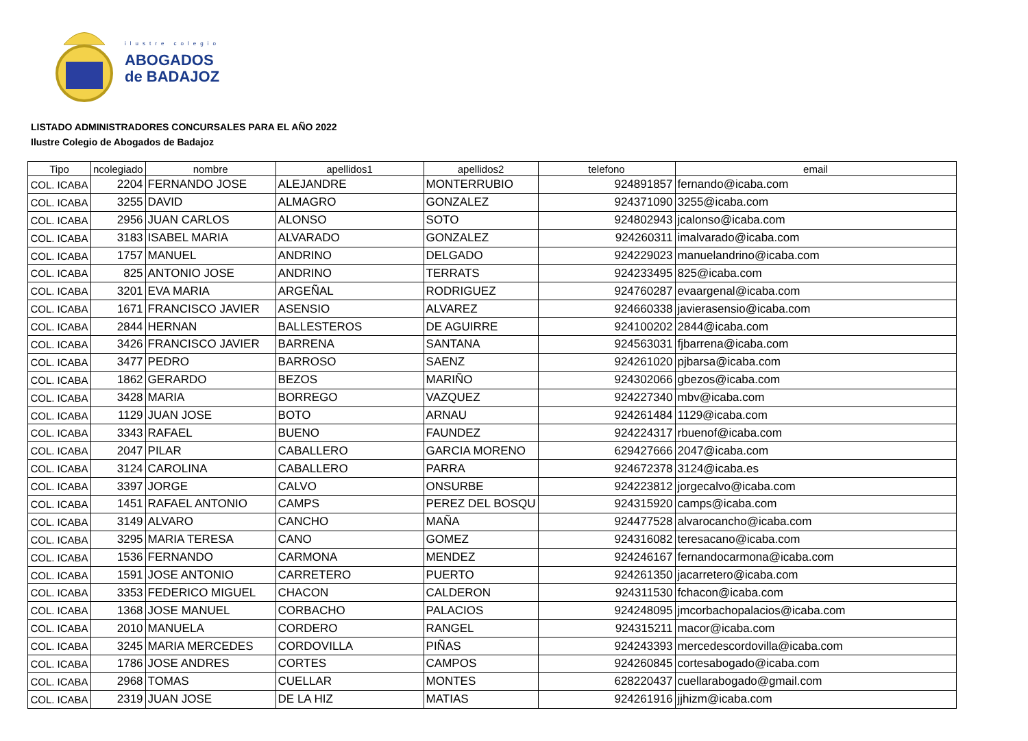ilustre colegio
ABOGADOS
de BADAJOZ
LISTADO ADMINISTRADORES CONCURSALES PARA EL AÑO 2022
Ilustre Colegio de Abogados de Badajoz
| Tipo | ncolegiado | nombre | apellidos1 | apellidos2 | telefono | email |
| --- | --- | --- | --- | --- | --- | --- |
| COL. ICABA | 2204 | FERNANDO JOSE | ALEJANDRE | MONTERRUBIO | 924891857 | fernando@icaba.com |
| COL. ICABA | 3255 | DAVID | ALMAGRO | GONZALEZ | 924371090 | 3255@icaba.com |
| COL. ICABA | 2956 | JUAN CARLOS | ALONSO | SOTO | 924802943 | jcalonso@icaba.com |
| COL. ICABA | 3183 | ISABEL MARIA | ALVARADO | GONZALEZ | 924260311 | imalvarado@icaba.com |
| COL. ICABA | 1757 | MANUEL | ANDRINO | DELGADO | 924229023 | manuelandrino@icaba.com |
| COL. ICABA | 825 | ANTONIO JOSE | ANDRINO | TERRATS | 924233495 | 825@icaba.com |
| COL. ICABA | 3201 | EVA MARIA | ARGEÑAL | RODRIGUEZ | 924760287 | evaargenal@icaba.com |
| COL. ICABA | 1671 | FRANCISCO JAVIER | ASENSIO | ALVAREZ | 924660338 | javierasensio@icaba.com |
| COL. ICABA | 2844 | HERNAN | BALLESTEROS | DE AGUIRRE | 924100202 | 2844@icaba.com |
| COL. ICABA | 3426 | FRANCISCO JAVIER | BARRENA | SANTANA | 924563031 | fjbarrena@icaba.com |
| COL. ICABA | 3477 | PEDRO | BARROSO | SAENZ | 924261020 | pjbarsa@icaba.com |
| COL. ICABA | 1862 | GERARDO | BEZOS | MARIÑO | 924302066 | gbezos@icaba.com |
| COL. ICABA | 3428 | MARIA | BORREGO | VAZQUEZ | 924227340 | mbv@icaba.com |
| COL. ICABA | 1129 | JUAN JOSE | BOTO | ARNAU | 924261484 | 1129@icaba.com |
| COL. ICABA | 3343 | RAFAEL | BUENO | FAUNDEZ | 924224317 | rbuenof@icaba.com |
| COL. ICABA | 2047 | PILAR | CABALLERO | GARCIA MORENO | 629427666 | 2047@icaba.com |
| COL. ICABA | 3124 | CAROLINA | CABALLERO | PARRA | 924672378 | 3124@icaba.es |
| COL. ICABA | 3397 | JORGE | CALVO | ONSURBE | 924223812 | jorgecalvo@icaba.com |
| COL. ICABA | 1451 | RAFAEL ANTONIO | CAMPS | PEREZ DEL BOSQU | 924315920 | camps@icaba.com |
| COL. ICABA | 3149 | ALVARO | CANCHO | MAÑA | 924477528 | alvarocancho@icaba.com |
| COL. ICABA | 3295 | MARIA TERESA | CANO | GOMEZ | 924316082 | teresacano@icaba.com |
| COL. ICABA | 1536 | FERNANDO | CARMONA | MENDEZ | 924246167 | fernandocarmona@icaba.com |
| COL. ICABA | 1591 | JOSE ANTONIO | CARRETERO | PUERTO | 924261350 | jacarretero@icaba.com |
| COL. ICABA | 3353 | FEDERICO MIGUEL | CHACON | CALDERON | 924311530 | fchacon@icaba.com |
| COL. ICABA | 1368 | JOSE MANUEL | CORBACHO | PALACIOS | 924248095 | jmcorbachopalacios@icaba.com |
| COL. ICABA | 2010 | MANUELA | CORDERO | RANGEL | 924315211 | macor@icaba.com |
| COL. ICABA | 3245 | MARIA MERCEDES | CORDOVILLA | PIÑAS | 924243393 | mercedescordovilla@icaba.com |
| COL. ICABA | 1786 | JOSE ANDRES | CORTES | CAMPOS | 924260845 | cortesabogado@icaba.com |
| COL. ICABA | 2968 | TOMAS | CUELLAR | MONTES | 628220437 | cuellarabogado@gmail.com |
| COL. ICABA | 2319 | JUAN JOSE | DE LA HIZ | MATIAS | 924261916 | jjhizm@icaba.com |